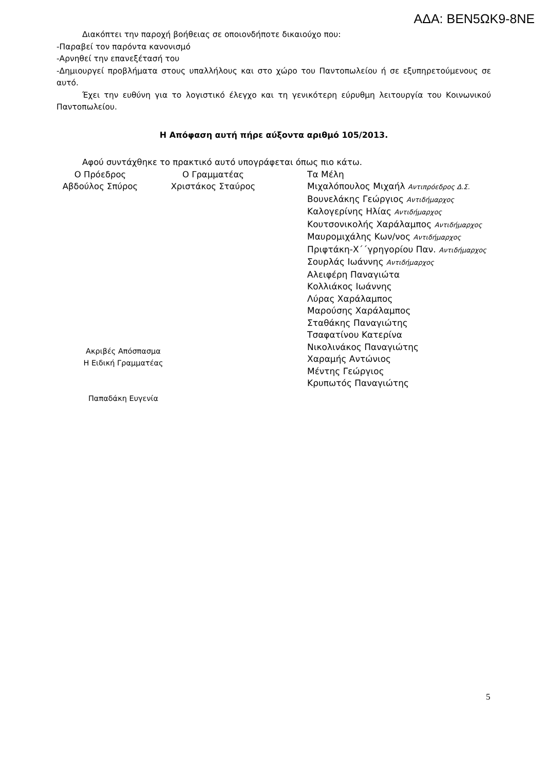ΑΔΑ: ΒΕΝ5ΩΚ9-8ΝΕ
Διακόπτει την παροχή βοήθειας σε οποιονδήποτε δικαιούχο που:
-Παραβεί τον παρόντα κανονισμό
-Αρνηθεί την επανεξέτασή του
-Δημιουργεί προβλήματα στους υπαλλήλους και στο χώρο του Παντοπωλείου ή σε εξυπηρετούμενους σε αυτό.
Έχει την ευθύνη για το λογιστικό έλεγχο και τη γενικότερη εύρυθμη λειτουργία του Κοινωνικού Παντοπωλείου.
Η Απόφαση αυτή πήρε αύξοντα αριθμό 105/2013.
Αφού συντάχθηκε το πρακτικό αυτό υπογράφεται όπως πιο κάτω.
Ο Πρόεδρος
Αβδούλος Σπύρος
Ο Γραμματέας
Χριστάκος Σταύρος
Τα Μέλη
Μιχαλόπουλος Μιχαήλ Αντιπρόεδρος Δ.Σ.
Βουνελάκης Γεώργιος Αντιδήμαρχος
Καλογερίνης Ηλίας Αντιδήμαρχος
Κουτσονικολής Χαράλαμπος Αντιδήμαρχος
Μαυρομιχάλης Κων/νος Αντιδήμαρχος
Πριφτάκη-Χ΄΄γρηγορίου Παν. Αντιδήμαρχος
Σουρλάς Ιωάννης Αντιδήμαρχος
Αλειφέρη Παναγιώτα
Κολλιάκος Ιωάννης
Λύρας Χαράλαμπος
Μαρούσης Χαράλαμπος
Σταθάκης Παναγιώτης
Τσαφατίνου Κατερίνα
Νικολινάκος Παναγιώτης
Χαραμής Αντώνιος
Μέντης Γεώργιος
Κρυπωτός Παναγιώτης
Ακριβές Απόσπασμα
Η Ειδική Γραμματέας
Παπαδάκη Ευγενία
5